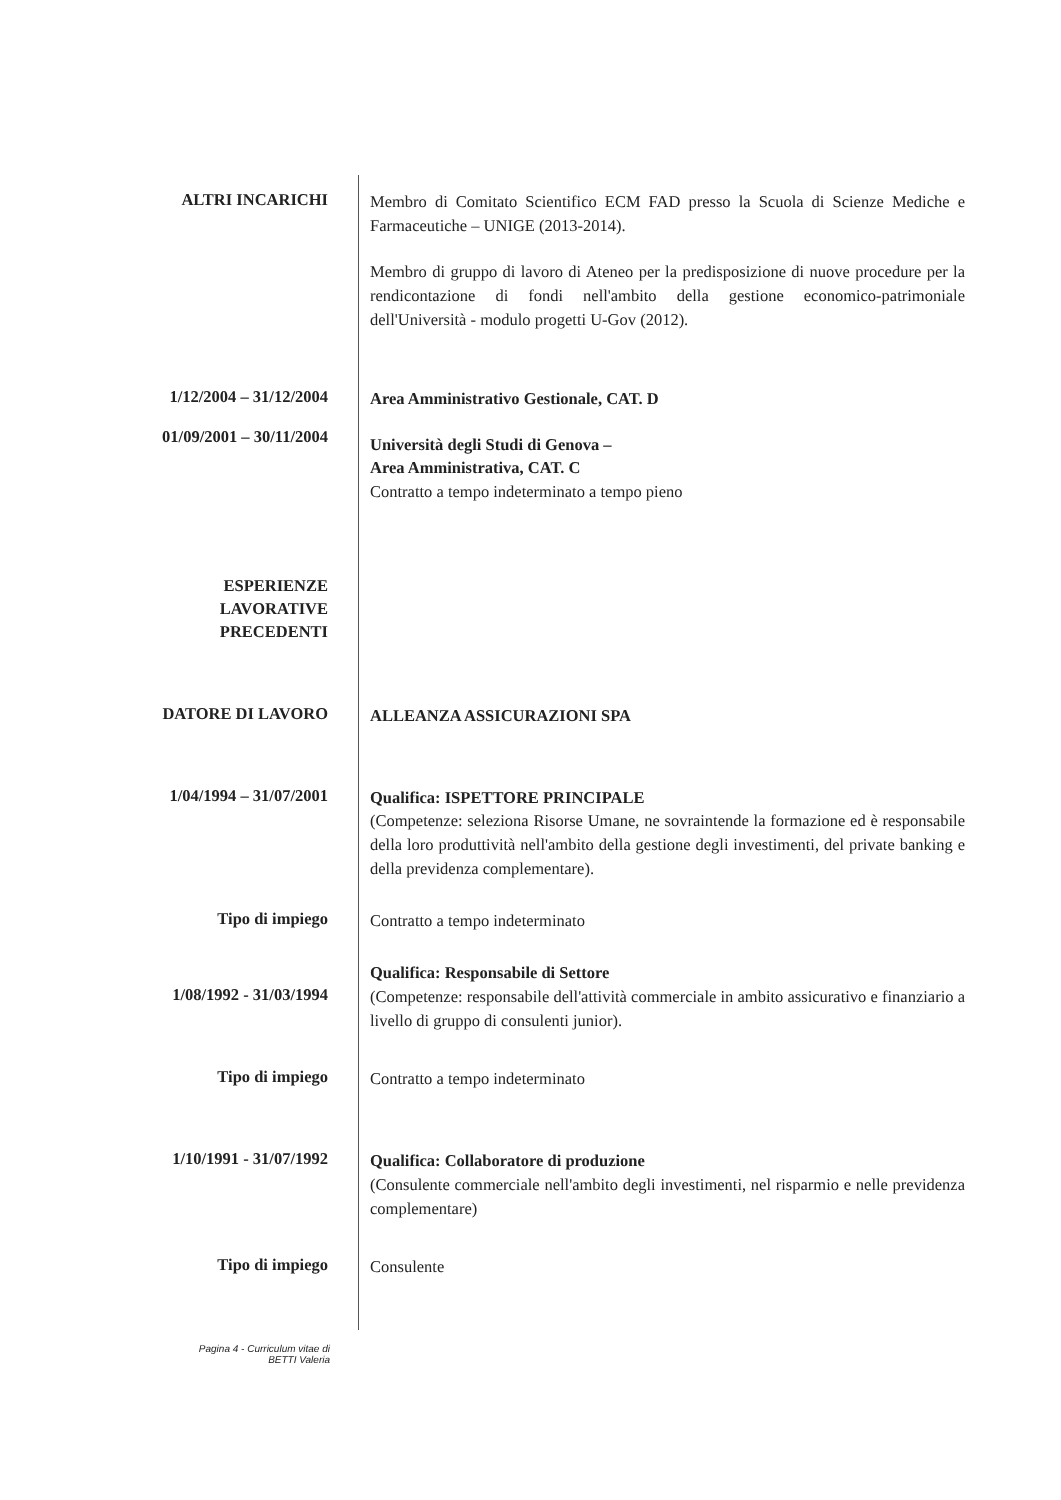ALTRI INCARICHI
Membro di Comitato Scientifico ECM FAD presso la Scuola di Scienze Mediche e Farmaceutiche – UNIGE (2013-2014).
Membro di gruppo di lavoro di Ateneo per la predisposizione di nuove procedure per la rendicontazione di fondi nell'ambito della gestione economico-patrimoniale dell'Università - modulo progetti U-Gov (2012).
1/12/2004 – 31/12/2004
Area Amministrativo Gestionale, CAT. D
01/09/2001 – 30/11/2004
Università degli Studi di Genova –
Area Amministrativa, CAT. C
Contratto a tempo indeterminato a tempo pieno
ESPERIENZE
LAVORATIVE
PRECEDENTI
DATORE DI LAVORO
ALLEANZA ASSICURAZIONI SPA
1/04/1994 – 31/07/2001
Qualifica: ISPETTORE PRINCIPALE
(Competenze: seleziona Risorse Umane, ne sovraintende la formazione ed è responsabile della loro produttività nell'ambito della gestione degli investimenti, del private banking e della previdenza complementare).
Tipo di impiego
Contratto a tempo indeterminato
1/08/1992 - 31/03/1994
Qualifica: Responsabile di Settore
(Competenze: responsabile dell'attività commerciale in ambito assicurativo e finanziario a livello di gruppo di consulenti junior).
Tipo di impiego
Contratto a tempo indeterminato
1/10/1991 - 31/07/1992
Qualifica: Collaboratore di produzione
(Consulente commerciale nell'ambito degli investimenti, nel risparmio e nelle previdenza complementare)
Tipo di impiego
Consulente
Pagina 4 - Curriculum vitae di
BETTI Valeria